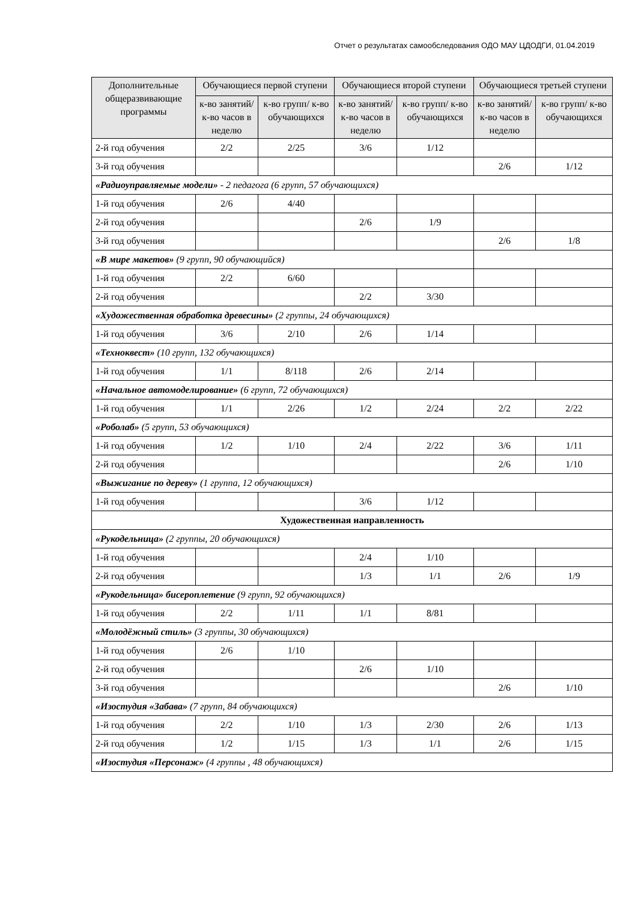Отчет о результатах самообследования ОДО МАУ ЦДОДГИ, 01.04.2019
| Дополнительные общеразвивающие программы | Обучающиеся первой ступени | | Обучающиеся второй ступени | | Обучающиеся третьей ступени | |
| --- | --- | --- | --- | --- | --- | --- |
| | к-во занятий/ к-во часов в неделю | к-во групп/ к-во обучающихся | к-во занятий/ к-во часов в неделю | к-во групп/ к-во обучающихся | к-во занятий/ к-во часов в неделю | к-во групп/ к-во обучающихся |
| 2-й год обучения | 2/2 | 2/25 | 3/6 | 1/12 | | |
| 3-й год обучения | | | | | 2/6 | 1/12 |
| «Радиоуправляемые модели» - 2 педагога (6 групп, 57 обучающихся) | | | | | | |
| 1-й год обучения | 2/6 | 4/40 | | | | |
| 2-й год обучения | | | 2/6 | 1/9 | | |
| 3-й год обучения | | | | | 2/6 | 1/8 |
| «В мире макетов» (9 групп, 90 обучающийся) | | | | | | |
| 1-й год обучения | 2/2 | 6/60 | | | | |
| 2-й год обучения | | | 2/2 | 3/30 | | |
| «Художественная обработка древесины» (2 группы, 24 обучающихся) | | | | | | |
| 1-й год обучения | 3/6 | 2/10 | 2/6 | 1/14 | | |
| «Техноквест» (10 групп, 132 обучающихся) | | | | | | |
| 1-й год обучения | 1/1 | 8/118 | 2/6 | 2/14 | | |
| «Начальное автомоделирование» (6 групп, 72 обучающихся) | | | | | | |
| 1-й год обучения | 1/1 | 2/26 | 1/2 | 2/24 | 2/2 | 2/22 |
| «Роболаб» (5 групп, 53 обучающихся) | | | | | | |
| 1-й год обучения | 1/2 | 1/10 | 2/4 | 2/22 | 3/6 | 1/11 |
| 2-й год обучения | | | | | 2/6 | 1/10 |
| «Выжигание по дереву» (1 группа, 12 обучающихся) | | | | | | |
| 1-й год обучения | | | 3/6 | 1/12 | | |
| Художественная направленность | | | | | | |
| «Рукодельница» (2 группы, 20 обучающихся) | | | | | | |
| 1-й год обучения | | | 2/4 | 1/10 | | |
| 2-й год обучения | | | 1/3 | 1/1 | 2/6 | 1/9 |
| «Рукодельница» бисероплетение (9 групп, 92 обучающихся) | | | | | | |
| 1-й год обучения | 2/2 | 1/11 | 1/1 | 8/81 | | |
| «Молодёжный стиль» (3 группы, 30 обучающихся) | | | | | | |
| 1-й год обучения | 2/6 | 1/10 | | | | |
| 2-й год обучения | | | 2/6 | 1/10 | | |
| 3-й год обучения | | | | | 2/6 | 1/10 |
| «Изостудия «Забава» (7 групп, 84 обучающихся) | | | | | | |
| 1-й год обучения | 2/2 | 1/10 | 1/3 | 2/30 | 2/6 | 1/13 |
| 2-й год обучения | 1/2 | 1/15 | 1/3 | 1/1 | 2/6 | 1/15 |
| «Изостудия «Персонаж» (4 группы , 48 обучающихся) | | | | | | |